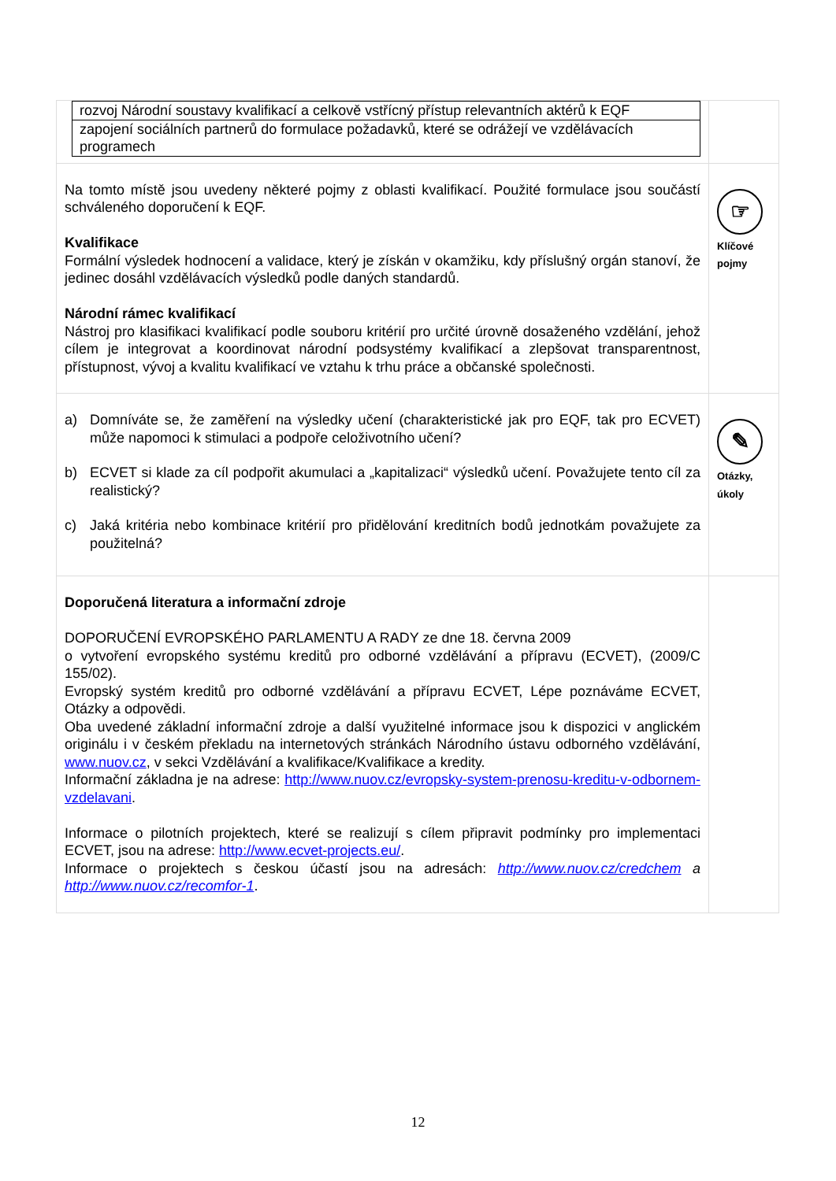| / rozvoj Národní soustavy kvalifikací a celkově vstřícný přístup relevantních aktérů k EQF / / zapojení sociálních partnerů do formulace požadavků, které se odrážejí ve vzdělávacích programech / | |
| Na tomto místě jsou uvedeny některé pojmy z oblasti kvalifikací. Použité formulace jsou součástí schváleného doporučení k EQF. Kvalifikace Formální výsledek hodnocení a validace, který je získán v okamžiku, kdy příslušný orgán stanoví, že jedinec dosáhl vzdělávacích výsledků podle daných standardů. Národní rámec kvalifikací Nástroj pro klasifikaci kvalifikací podle souboru kritérií pro určité úrovně dosaženého vzdělání, jehož cílem je integrovat a koordinovat národní podsystémy kvalifikací a zlepšovat transparentnost, přístupnost, vývoj a kvalitu kvalifikací ve vztahu k trhu práce a občanské společnosti. | ☞ Klíčové pojmy |
| a) Domníváte se, že zaměření na výsledky učení (charakteristické jak pro EQF, tak pro ECVET) může napomoci k stimulaci a podpoře celoživotního učení? b) ECVET si klade za cíl podpořit akumulaci a „kapitalizaci“ výsledků učení. Považujete tento cíl za realistický? c) Jaká kritéria nebo kombinace kritérií pro přidělování kreditních bodů jednotkám považujete za použitelná? | ✎ Otázky, úkoly |
| Doporučená literatura a informační zdroje DOPORUČENÍ EVROPSKÉHO PARLAMENTU A RADY ze dne 18. června 2009 o vytvoření evropského systému kreditů pro odborné vzdělávání a přípravu (ECVET), (2009/C 155/02). Evropský systém kreditů pro odborné vzdělávání a přípravu ECVET, Lépe poznáváme ECVET, Otázky a odpovědi. Oba uvedené základní informační zdroje a další využitelné informace jsou k dispozici v anglickém originálu i v českém překladu na internetových stránkách Národního ústavu odborného vzdělávání, www.nuov.cz , v sekci Vzdělávání a kvalifikace/Kvalifikace a kredity. Informační základna je na adrese: http://www.nuov.cz/evropsky-system-prenosu-kreditu-v-odbornem-vzdelavani . Informace o pilotních projektech, které se realizují s cílem připravit podmínky pro implementaci ECVET, jsou na adrese: http://www.ecvet-projects.eu/ . Informace o projektech s českou účastí jsou na adresách: http://www.nuov.cz/credchem a http://www.nuov.cz/recomfor-1 . | |
12